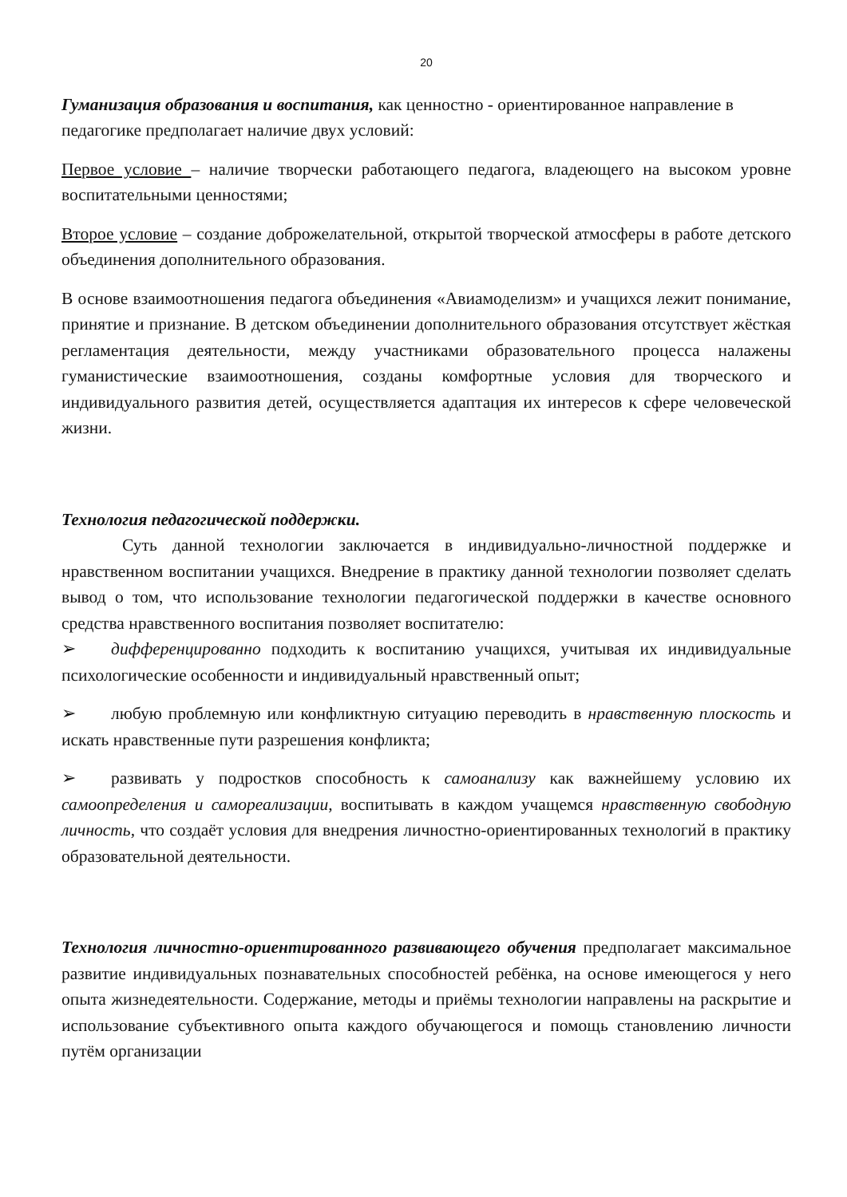20
Гуманизация образования и воспитания, как ценностно - ориентированное направление в педагогике предполагает наличие двух условий:
Первое условие – наличие творчески работающего педагога, владеющего на высоком уровне воспитательными ценностями;
Второе условие – создание доброжелательной, открытой творческой атмосферы в работе детского объединения дополнительного образования.
В основе взаимоотношения педагога объединения «Авиамоделизм» и учащихся лежит понимание, принятие и признание. В детском объединении дополнительного образования отсутствует жёсткая регламентация деятельности, между участниками образовательного процесса налажены гуманистические взаимоотношения, созданы комфортные условия для творческого и индивидуального развития детей, осуществляется адаптация их интересов к сфере человеческой жизни.
Технология педагогической поддержки.
Суть данной технологии заключается в индивидуально-личностной поддержке и нравственном воспитании учащихся. Внедрение в практику данной технологии позволяет сделать вывод о том, что использование технологии педагогической поддержки в качестве основного средства нравственного воспитания позволяет воспитателю:
➢ дифференцированно подходить к воспитанию учащихся, учитывая их индивидуальные психологические особенности и индивидуальный нравственный опыт;
➢ любую проблемную или конфликтную ситуацию переводить в нравственную плоскость и искать нравственные пути разрешения конфликта;
➢ развивать у подростков способность к самоанализу как важнейшему условию их самоопределения и самореализации, воспитывать в каждом учащемся нравственную свободную личность, что создаёт условия для внедрения личностно-ориентированных технологий в практику образовательной деятельности.
Технология личностно-ориентированного развивающего обучения предполагает максимальное развитие индивидуальных познавательных способностей ребёнка, на основе имеющегося у него опыта жизнедеятельности. Содержание, методы и приёмы технологии направлены на раскрытие и использование субъективного опыта каждого обучающегося и помощь становлению личности путём организации